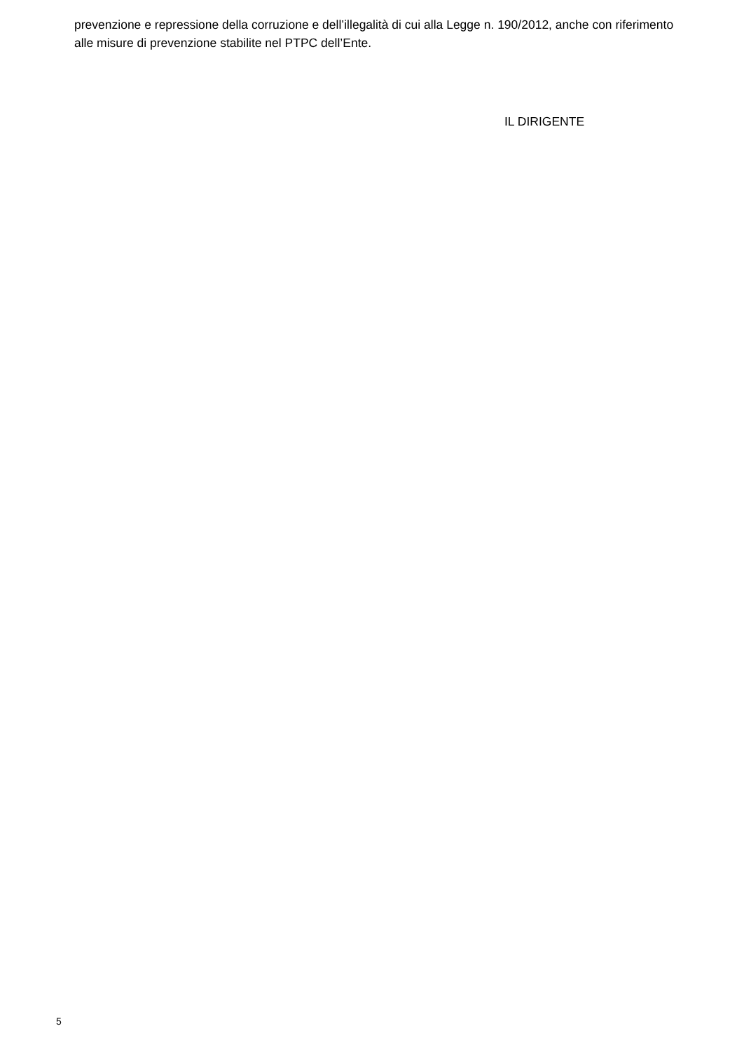prevenzione e repressione della corruzione e dell’illegalità di cui alla Legge n. 190/2012, anche con riferimento alle misure di prevenzione stabilite nel PTPC dell’Ente.
IL DIRIGENTE
5